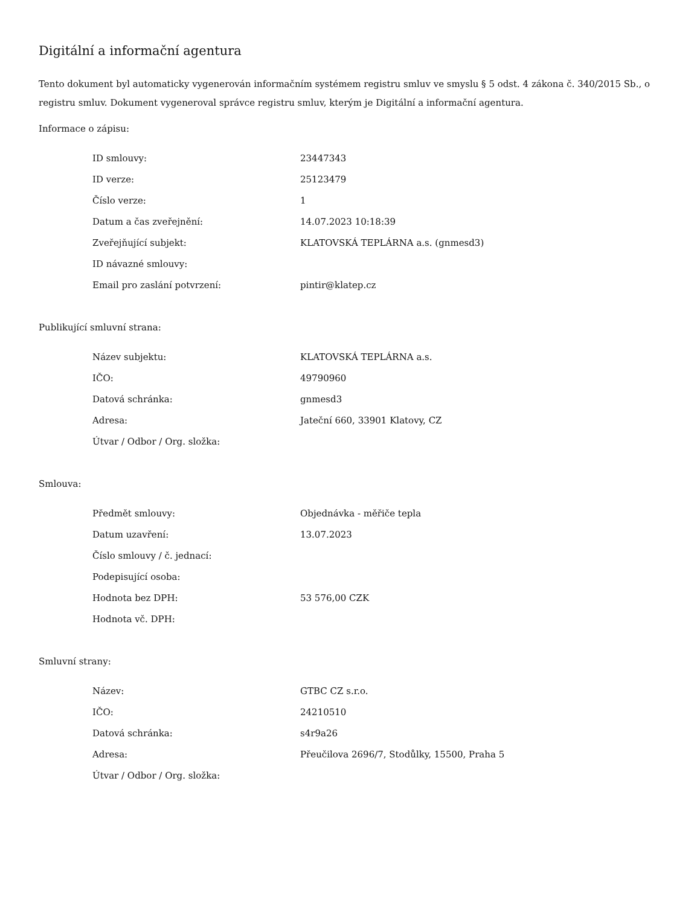Digitální a informační agentura
Tento dokument byl automaticky vygenerován informačním systémem registru smluv ve smyslu § 5 odst. 4 zákona č. 340/2015 Sb., o registru smluv. Dokument vygeneroval správce registru smluv, kterým je Digitální a informační agentura.
Informace o zápisu:
| ID smlouvy: | 23447343 |
| ID verze: | 25123479 |
| Číslo verze: | 1 |
| Datum a čas zveřejnění: | 14.07.2023 10:18:39 |
| Zveřejňující subjekt: | KLATOVSKÁ TEPLÁRNA a.s. (gnmesd3) |
| ID návazné smlouvy: | |
| Email pro zaslání potvrzení: | pintir@klatep.cz |
Publikující smluvní strana:
| Název subjektu: | KLATOVSKÁ TEPLÁRNA a.s. |
| IČO: | 49790960 |
| Datová schránka: | gnmesd3 |
| Adresa: | Jateční 660, 33901 Klatovy, CZ |
| Útvar / Odbor / Org. složka: | |
Smlouva:
| Předmět smlouvy: | Objednávka - měřiče tepla |
| Datum uzavření: | 13.07.2023 |
| Číslo smlouvy / č. jednací: | |
| Podepisující osoba: | |
| Hodnota bez DPH: | 53 576,00 CZK |
| Hodnota vč. DPH: | |
Smluvní strany:
| Název: | GTBC CZ s.r.o. |
| IČO: | 24210510 |
| Datová schránka: | s4r9a26 |
| Adresa: | Přeučilova 2696/7, Stodůlky, 15500, Praha 5 |
| Útvar / Odbor / Org. složka: | |